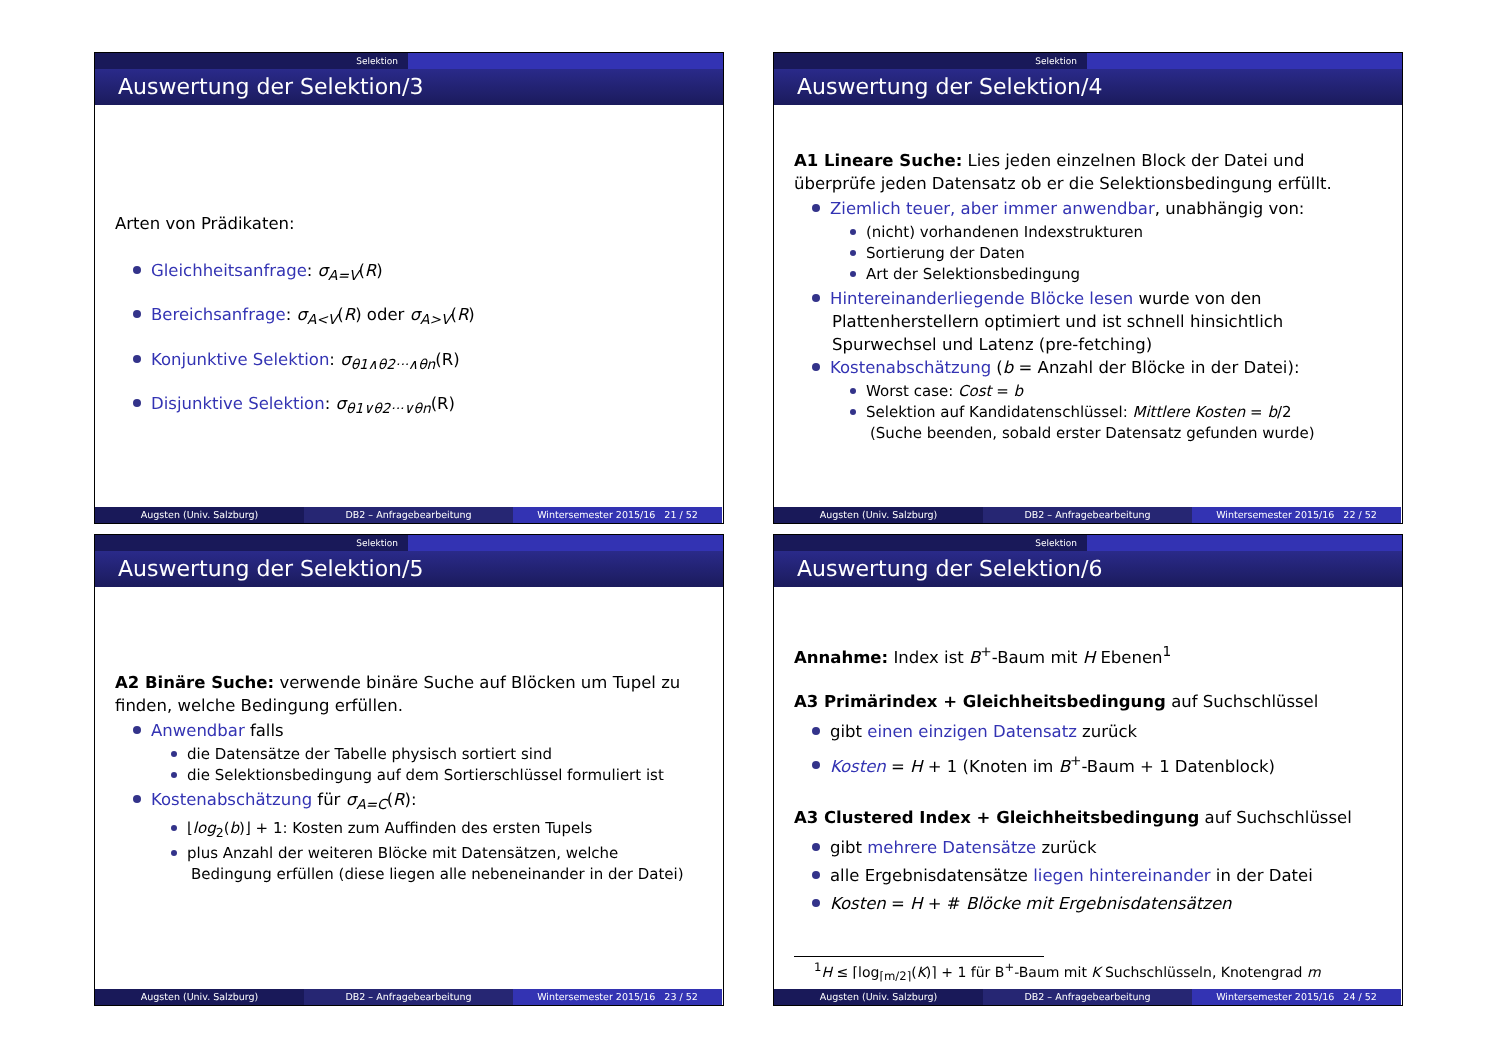Selektion
Auswertung der Selektion/3
Arten von Prädikaten:
Gleichheitsanfrage: σ<sub>A=V</sub>(R)
Bereichsanfrage: σ<sub>A<V</sub>(R) oder σ<sub>A>V</sub>(R)
Konjunktive Selektion: σ<sub>θ1∧θ2···∧θn</sub>(R)
Disjunktive Selektion: σ<sub>θ1∨θ2···∨θn</sub>(R)
Augsten (Univ. Salzburg) DB2 – Anfragebearbeitung Wintersemester 2015/16 21 / 52
Selektion
Auswertung der Selektion/4
A1 Lineare Suche: Lies jeden einzelnen Block der Datei und überprüfe jeden Datensatz ob er die Selektionsbedingung erfüllt.
Ziemlich teuer, aber immer anwendbar, unabhängig von:
(nicht) vorhandenen Indexstrukturen
Sortierung der Daten
Art der Selektionsbedingung
Hintereinanderliegende Blöcke lesen wurde von den Plattenherstellern optimiert und ist schnell hinsichtlich Spurwechsel und Latenz (pre-fetching)
Kostenabschätzung (b = Anzahl der Blöcke in der Datei):
Worst case: Cost = b
Selektion auf Kandidatenschlüssel: Mittlere Kosten = b/2
(Suche beenden, sobald erster Datensatz gefunden wurde)
Augsten (Univ. Salzburg) DB2 – Anfragebearbeitung Wintersemester 2015/16 22 / 52
Selektion
Auswertung der Selektion/5
A2 Binäre Suche: verwende binäre Suche auf Blöcken um Tupel zu finden, welche Bedingung erfüllen.
Anwendbar falls
die Datensätze der Tabelle physisch sortiert sind
die Selektionsbedingung auf dem Sortierschlüssel formuliert ist
Kostenabschätzung für σ<sub>A=C</sub>(R):
⌊log<sub>2</sub>(b)⌋ + 1: Kosten zum Auffinden des ersten Tupels
plus Anzahl der weiteren Blöcke mit Datensätzen, welche Bedingung erfüllen (diese liegen alle nebeneinander in der Datei)
Augsten (Univ. Salzburg) DB2 – Anfragebearbeitung Wintersemester 2015/16 23 / 52
Selektion
Auswertung der Selektion/6
Annahme: Index ist B<sup>+</sup>-Baum mit H Ebenen<sup>1</sup>
A3 Primärindex + Gleichheitsbedingung auf Suchschlüssel
gibt einen einzigen Datensatz zurück
Kosten = H + 1 (Knoten im B<sup>+</sup>-Baum + 1 Datenblock)
A3 Clustered Index + Gleichheitsbedingung auf Suchschlüssel
gibt mehrere Datensätze zurück
alle Ergebnisdatensätze liegen hintereinander in der Datei
Kosten = H + # Blöcke mit Ergebnisdatensätzen
<sup>1</sup>H ≤ ⌈log<sub>⌈m/2⌉</sub>(K)⌉ + 1 für B<sup>+</sup>-Baum mit K Suchschlüsseln, Knotengrad m
Augsten (Univ. Salzburg) DB2 – Anfragebearbeitung Wintersemester 2015/16 24 / 52